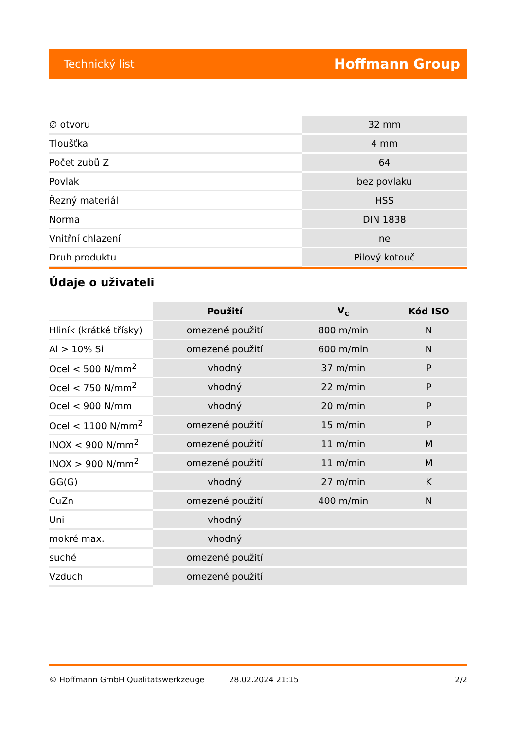Technický list Hoffmann Group
| ∅ otvoru | 32 mm |
| Tloušťka | 4 mm |
| Počet zubů Z | 64 |
| Povlak | bez povlaku |
| Řezný materiál | HSS |
| Norma | DIN 1838 |
| Vnitřní chlazení | ne |
| Druh produktu | Pilový kotouč |
Údaje o uživateli
| | Použití | V<sub>c</sub> | Kód ISO |
| --- | --- | --- | --- |
| Hliník (krátké třísky) | omezené použití | 800 m/min | N |
| Al > 10% Si | omezené použití | 600 m/min | N |
| Ocel < 500 N/mm<sup>2</sup> | vhodný | 37 m/min | P |
| Ocel < 750 N/mm<sup>2</sup> | vhodný | 22 m/min | P |
| Ocel < 900 N/mm | vhodný | 20 m/min | P |
| Ocel < 1100 N/mm<sup>2</sup> | omezené použití | 15 m/min | P |
| INOX < 900 N/mm<sup>2</sup> | omezené použití | 11 m/min | M |
| INOX > 900 N/mm<sup>2</sup> | omezené použití | 11 m/min | M |
| GG(G) | vhodný | 27 m/min | K |
| CuZn | omezené použití | 400 m/min | N |
| Uni | vhodný | | |
| mokré max. | vhodný | | |
| suché | omezené použití | | |
| Vzduch | omezené použití | | |
© Hoffmann GmbH Qualitätswerkzeuge 28.02.2024 21:15 2/2